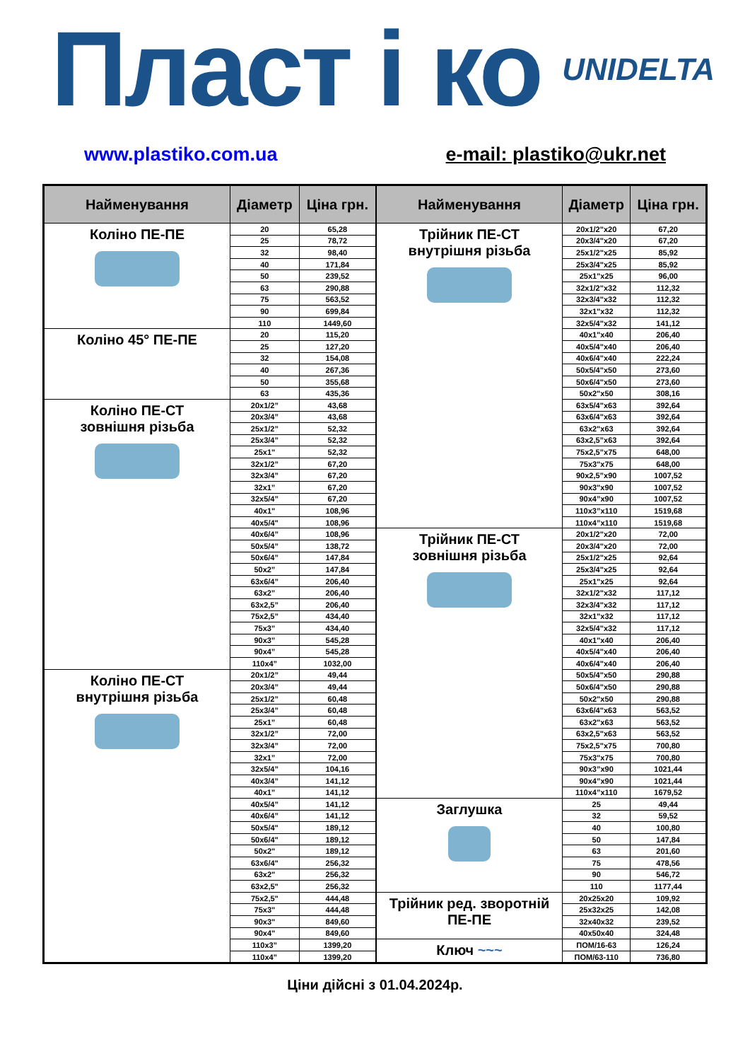Пласт і ко UNIDELTA
www.plastiko.com.ua e-mail: plastiko@ukr.net
| Найменування | Діаметр | Ціна грн. |
| --- | --- | --- |
| Коліно ПЕ-ПЕ | 20 | 65,28 |
| | 25 | 78,72 |
| | 32 | 98,40 |
| | 40 | 171,84 |
| | 50 | 239,52 |
| | 63 | 290,88 |
| | 75 | 563,52 |
| | 90 | 699,84 |
| | 110 | 1449,60 |
| Коліно 45° ПЕ-ПЕ | 20 | 115,20 |
| | 25 | 127,20 |
| | 32 | 154,08 |
| | 40 | 267,36 |
| | 50 | 355,68 |
| | 63 | 435,36 |
| Коліно ПЕ-СТ зовнішня різьба | 20x1/2” | 43,68 |
| | 20x3/4” | 43,68 |
| | 25x1/2” | 52,32 |
| | 25x3/4” | 52,32 |
| | 25x1" | 52,32 |
| | 32x1/2” | 67,20 |
| | 32x3/4” | 67,20 |
| | 32x1” | 67,20 |
| | 32x5/4” | 67,20 |
| | 40x1" | 108,96 |
| | 40x5/4" | 108,96 |
| | 40x6/4” | 108,96 |
| | 50x5/4” | 138,72 |
| | 50x6/4” | 147,84 |
| | 50x2” | 147,84 |
| | 63x6/4” | 206,40 |
| | 63x2” | 206,40 |
| | 63x2,5” | 206,40 |
| | 75x2,5” | 434,40 |
| | 75x3” | 434,40 |
| | 90x3” | 545,28 |
| | 90x4” | 545,28 |
| | 110x4” | 1032,00 |
| Коліно ПЕ-СТ внутрішня різьба | 20x1/2” | 49,44 |
| | 20x3/4” | 49,44 |
| | 25x1/2” | 60,48 |
| | 25x3/4” | 60,48 |
| | 25x1” | 60,48 |
| | 32x1/2” | 72,00 |
| | 32x3/4” | 72,00 |
| | 32x1” | 72,00 |
| | 32x5/4” | 104,16 |
| | 40x3/4” | 141,12 |
| | 40x1” | 141,12 |
| | 40x5/4” | 141,12 |
| | 40x6/4” | 141,12 |
| | 50x5/4" | 189,12 |
| | 50x6/4" | 189,12 |
| | 50x2" | 189,12 |
| | 63x6/4" | 256,32 |
| | 63x2" | 256,32 |
| | 63x2,5" | 256,32 |
| | 75x2,5" | 444,48 |
| | 75x3" | 444,48 |
| | 90x3" | 849,60 |
| | 90x4" | 849,60 |
| | 110x3” | 1399,20 |
| | 110x4” | 1399,20 |
| Найменування | Діаметр | Ціна грн. |
| --- | --- | --- |
| Трійник ПЕ-СТ внутрішня різьба | 20x1/2"x20 | 67,20 |
| | 20x3/4"x20 | 67,20 |
| | 25x1/2"x25 | 85,92 |
| | 25x3/4"x25 | 85,92 |
| | 25x1"x25 | 96,00 |
| | 32x1/2"x32 | 112,32 |
| | 32x3/4"x32 | 112,32 |
| | 32x1"x32 | 112,32 |
| | 32x5/4"x32 | 141,12 |
| | 40x1"x40 | 206,40 |
| | 40x5/4"x40 | 206,40 |
| | 40x6/4"x40 | 222,24 |
| | 50x5/4"x50 | 273,60 |
| | 50x6/4"x50 | 273,60 |
| | 50x2"x50 | 308,16 |
| | 63x5/4"x63 | 392,64 |
| | 63x6/4"x63 | 392,64 |
| | 63x2"x63 | 392,64 |
| | 63x2,5”x63 | 392,64 |
| | 75x2,5”x75 | 648,00 |
| | 75x3"x75 | 648,00 |
| | 90x2,5”x90 | 1007,52 |
| | 90x3"x90 | 1007,52 |
| | 90x4”x90 | 1007,52 |
| | 110x3”x110 | 1519,68 |
| | 110x4”x110 | 1519,68 |
| Трійник ПЕ-СТ зовнішня різьба | 20x1/2"x20 | 72,00 |
| | 20x3/4"x20 | 72,00 |
| | 25x1/2"x25 | 92,64 |
| | 25x3/4"x25 | 92,64 |
| | 25x1"x25 | 92,64 |
| | 32x1/2"x32 | 117,12 |
| | 32x3/4"x32 | 117,12 |
| | 32x1"x32 | 117,12 |
| | 32x5/4"x32 | 117,12 |
| | 40x1"x40 | 206,40 |
| | 40x5/4"x40 | 206,40 |
| | 40x6/4"x40 | 206,40 |
| | 50x5/4"x50 | 290,88 |
| | 50x6/4"x50 | 290,88 |
| | 50x2"x50 | 290,88 |
| | 63x6/4"x63 | 563,52 |
| | 63x2"x63 | 563,52 |
| | 63x2,5"x63 | 563,52 |
| | 75x2,5"x75 | 700,80 |
| | 75x3"x75 | 700,80 |
| | 90x3”x90 | 1021,44 |
| | 90x4”x90 | 1021,44 |
| | 110x4”x110 | 1679,52 |
| Заглушка | 25 | 49,44 |
| | 32 | 59,52 |
| | 40 | 100,80 |
| | 50 | 147,84 |
| | 63 | 201,60 |
| | 75 | 478,56 |
| | 90 | 546,72 |
| | 110 | 1177,44 |
| Трійник ред. зворотній ПЕ-ПЕ | 20x25x20 | 109,92 |
| | 25x32x25 | 142,08 |
| | 32x40x32 | 239,52 |
| | 40x50x40 | 324,48 |
| Ключ ~~~ | ПОМ/16-63 | 126,24 |
| | ПОМ/63-110 | 736,80 |
Ціни дійсні з 01.04.2024р.